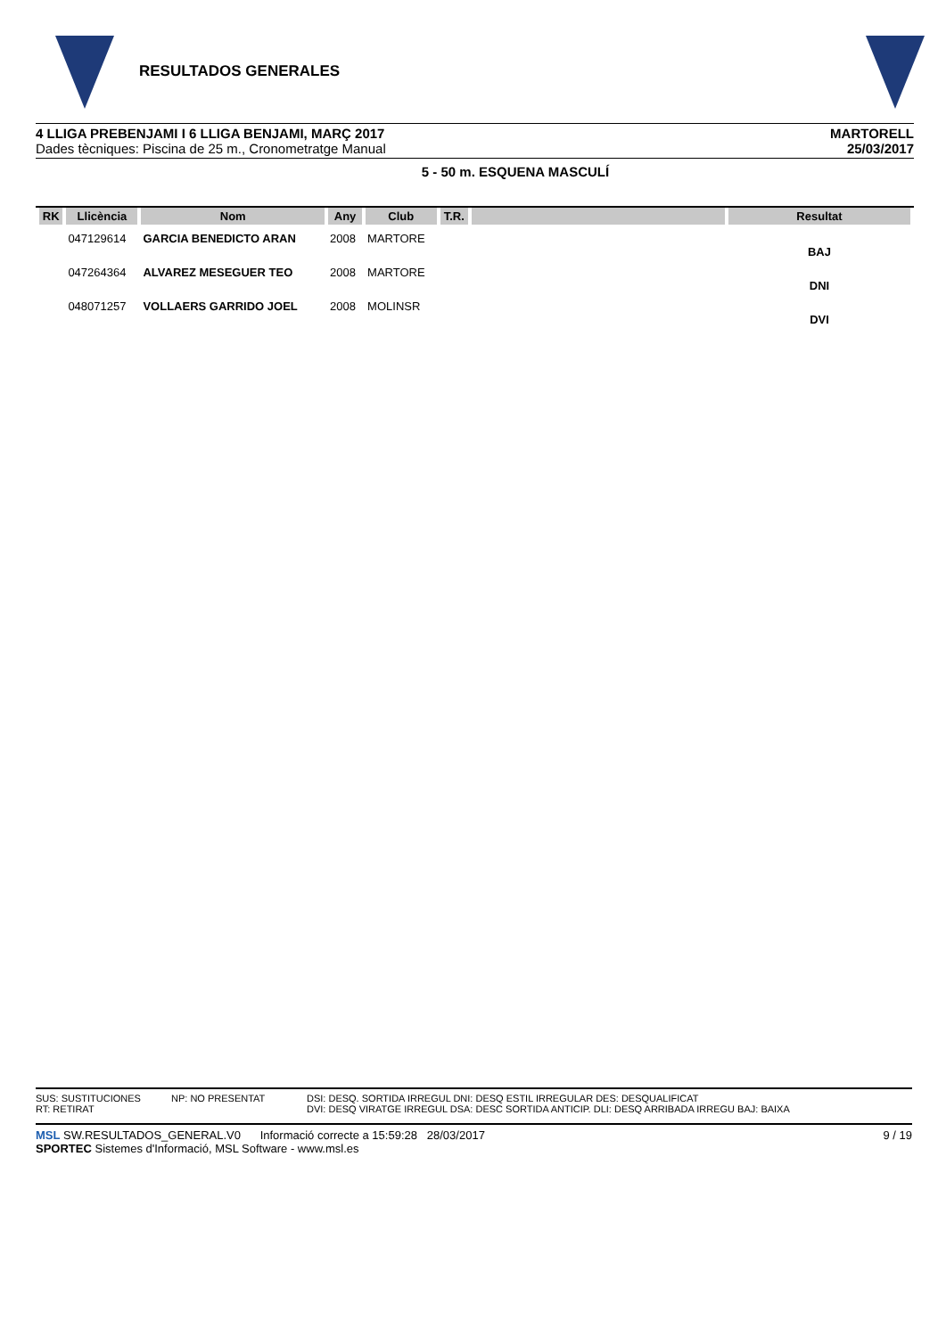RESULTADOS GENERALES
4 LLIGA PREBENJAMI I 6 LLIGA BENJAMI, MARÇ 2017
Dades tècniques: Piscina de 25 m., Cronometratge Manual
MARTORELL
25/03/2017
5 - 50 m. ESQUENA MASCULÍ
| RK | Llicència | Nom | Any | Club | T.R. | | Resultat |
| --- | --- | --- | --- | --- | --- | --- | --- |
| | 047129614 | GARCIA BENEDICTO ARAN | 2008 | MARTORE | | | |
| | | | | | | | BAJ |
| | 047264364 | ALVAREZ MESEGUER TEO | 2008 | MARTORE | | | |
| | | | | | | | DNI |
| | 048071257 | VOLLAERS GARRIDO JOEL | 2008 | MOLINSR | | | |
| | | | | | | | DVI |
SUS: SUSTITUCIONES
RT: RETIRAT
NP: NO PRESENTAT
DSI: DESQ. SORTIDA IRREGUL DNI: DESQ ESTIL IRREGULAR DES: DESQUALIFICAT
DVI: DESQ VIRATGE IRREGUL DSA: DESC SORTIDA ANTICIP. DLI: DESQ ARRIBADA IRREGU BAJ: BAIXA
MSL SW.RESULTADOS_GENERAL.V0 Informació correcte a 15:59:28 28/03/2017
SPORTEC Sistemes d'Informació, MSL Software - www.msl.es
9 / 19